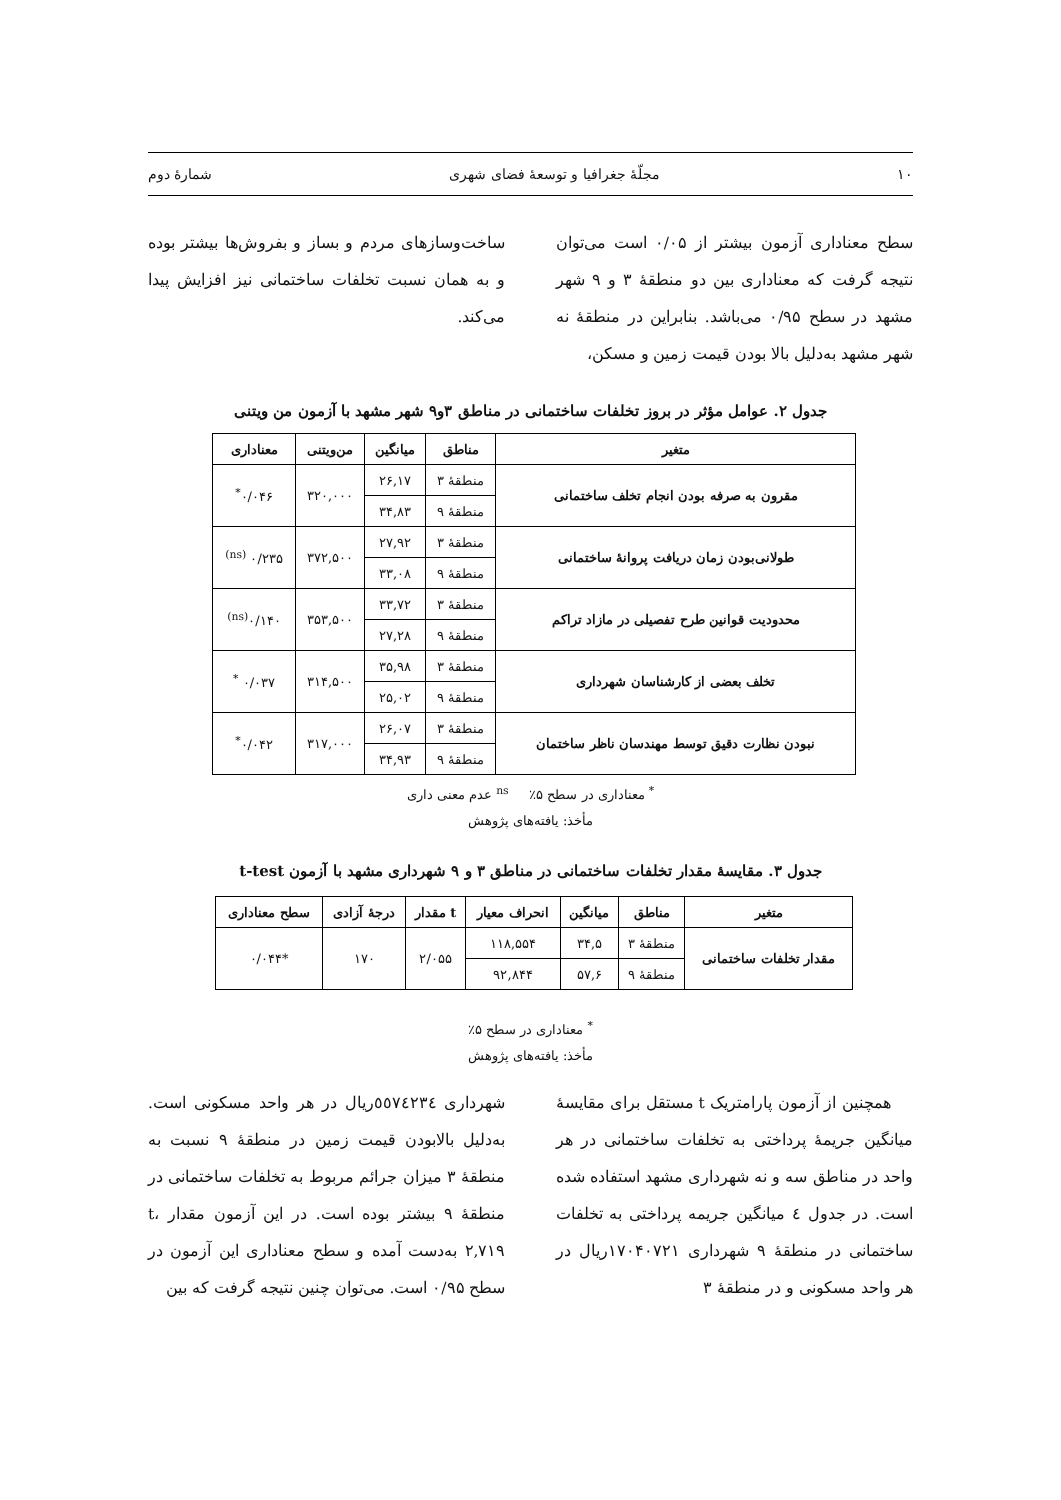۱۰ مجلّۀ جغرافیا و توسعۀ فضای شهری شمارۀ دوم
سطح معناداری آزمون بیشتر از ۰/۰۵ است می‌توان نتیجه گرفت که معناداری بین دو منطقۀ ۳ و ۹ شهر مشهد در سطح ۰/۹۵ می‌باشد. بنابراین در منطقۀ نه شهر مشهد به‌دلیل بالا بودن قیمت زمین و مسکن،
ساخت‌وسازهای مردم و بساز و بفروش‌ها بیشتر بوده و به همان نسبت تخلفات ساختمانی نیز افزایش پیدا می‌کند.
جدول ۲. عوامل مؤثر در بروز تخلفات ساختمانی در مناطق ۳و۹ شهر مشهد با آزمون من ویتنی
| متغیر | مناطق | میانگین | من‌ویتنی | معناداری |
| --- | --- | --- | --- | --- |
| مقرون به صرفه بودن انجام تخلف ساختمانی | منطقۀ ۳ | ۲۶,۱۷ | ۳۲۰,۰۰۰ | ۰/۰۴۶<sup>*</sup> |
| | منطقۀ ۹ | ۳۴,۸۳ | | |
| طولانی‌بودن زمان دریافت پروانۀ ساختمانی | منطقۀ ۳ | ۲۷,۹۲ | ۳۷۲,۵۰۰ | ۰/۲۳۵ <sup>(ns)</sup> |
| | منطقۀ ۹ | ۳۳,۰۸ | | |
| محدودیت قوانین طرح تفصیلی در مازاد تراکم | منطقۀ ۳ | ۳۳,۷۲ | ۳۵۳,۵۰۰ | ۰/۱۴۰<sup>(ns)</sup> |
| | منطقۀ ۹ | ۲۷,۲۸ | | |
| تخلف بعضی از کارشناسان شهرداری | منطقۀ ۳ | ۳۵,۹۸ | ۳۱۴,۵۰۰ | ۰/۰۳۷ <sup>*</sup> |
| | منطقۀ ۹ | ۲۵,۰۲ | | |
| نبودن نظارت دقیق توسط مهندسان ناظر ساختمان | منطقۀ ۳ | ۲۶,۰۷ | ۳۱۷,۰۰۰ | ۰/۰۴۲<sup>*</sup> |
| | منطقۀ ۹ | ۳۴,۹۳ | | |
<sup>*</sup> معناداری در سطح ۵٪ <sup>ns</sup> عدم معنی داری
مأخذ: یافته‌های پژوهش
جدول ۳. مقایسۀ مقدار تخلفات ساختمانی در مناطق ۳ و ۹ شهرداری مشهد با آزمون t-test
| متغیر | مناطق | میانگین | انحراف معیار | t مقدار | درجۀ آزادی | سطح معناداری |
| --- | --- | --- | --- | --- | --- | --- |
| مقدار تخلفات ساختمانی | منطقۀ ۳ | ۳۴,۵ | ۱۱۸,۵۵۴ | ۲/۰۵۵ | ۱۷۰ | *۰/۰۴۴ |
| | منطقۀ ۹ | ۵۷,۶ | ۹۲,۸۴۴ | | | |
<sup>*</sup> معناداری در سطح ۵٪
مأخذ: یافته‌های پژوهش
همچنین از آزمون پارامتریک t مستقل برای مقایسۀ میانگین جریمۀ پرداختی به تخلفات ساختمانی در هر واحد در مناطق سه و نه شهرداری مشهد استفاده شده است. در جدول ٤ میانگین جریمه پرداختی به تخلفات ساختمانی در منطقۀ ۹ شهرداری ۱۷۰۴۰۷۲۱ریال در هر واحد مسکونی و در منطقۀ ۳
شهرداری ٥٥٧٤٢٣٤ریال در هر واحد مسکونی است. به‌دلیل بالابودن قیمت زمین در منطقۀ ۹ نسبت به منطقۀ ۳ میزان جرائم مربوط به تخلفات ساختمانی در منطقۀ ۹ بیشتر بوده است. در این آزمون مقدار t، ۲,۷۱۹ به‌دست آمده و سطح معناداری این آزمون در سطح ۰/۹۵ است. می‌توان چنین نتیجه گرفت که بین